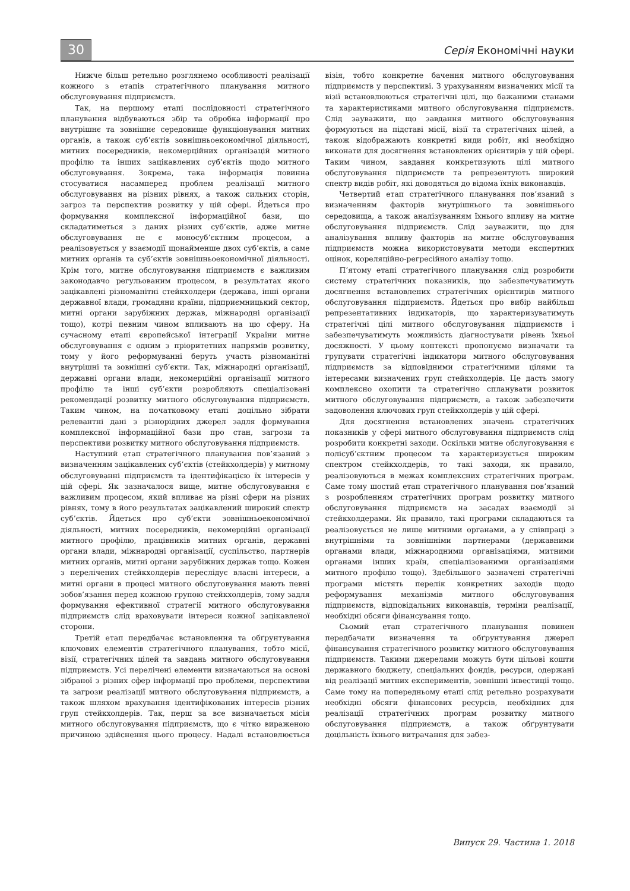30 Серія Економічні науки
Нижче більш ретельно розглянемо особливості реалізації кожного з етапів стратегічного планування митного обслуговування підприємств.
Так, на першому етапі послідовності стратегічного планування відбуваються збір та обробка інформації про внутрішнє та зовнішнє середовище функціонування митних органів, а також суб’єктів зовнішньоекономічної діяльності, митних посередників, некомерційних організацій митного профілю та інших зацікавлених суб’єктів щодо митного обслуговування. Зокрема, така інформація повинна стосуватися насамперед проблем реалізації митного обслуговування на різних рівнях, а також сильних сторін, загроз та перспектив розвитку у цій сфері. Йдеться про формування комплексної інформаційної бази, що складатиметься з даних різних суб’єктів, адже митне обслуговування не є моносуб’єктним процесом, а реалізовується у взаємодії щонайменше двох суб’єктів, а саме митних органів та суб’єктів зовнішньоекономічної діяльності. Крім того, митне обслуговування підприємств є важливим законодавчо регульованим процесом, в результатах якого зацікавлені різноманітні стейкхолдери (держава, інші органи державної влади, громадяни країни, підприємницький сектор, митні органи зарубіжних держав, міжнародні організації тощо), котрі певним чином впливають на цю сферу. На сучасному етапі європейської інтеграції України митне обслуговування є одним з пріоритетних напрямів розвитку, тому у його реформуванні беруть участь різноманітні внутрішні та зовнішні суб’єкти. Так, міжнародні організації, державні органи влади, некомерційні організації митного профілю та інші суб’єкти розробляють спеціалізовані рекомендації розвитку митного обслуговування підприємств. Таким чином, на початковому етапі доцільно зібрати релевантні дані з різнорідних джерел задля формування комплексної інформаційної бази про стан, загрози та перспективи розвитку митного обслуговування підприємств.
Наступний етап стратегічного планування пов’язаний з визначенням зацікавлених суб’єктів (стейкхолдерів) у митному обслуговуванні підприємств та ідентифікацією їх інтересів у цій сфері. Як зазначалося вище, митне обслуговування є важливим процесом, який впливає на різні сфери на різних рівнях, тому в його результатах зацікавлений широкий спектр суб’єктів. Йдеться про суб’єкти зовнішньоекономічної діяльності, митних посередників, некомерційні організації митного профілю, працівників митних органів, державні органи влади, міжнародні організації, суспільство, партнерів митних органів, митні органи зарубіжних держав тощо. Кожен з перелічених стейкхолдерів переслідує власні інтереси, а митні органи в процесі митного обслуговування мають певні зобов’язання перед кожною групою стейкхолдерів, тому задля формування ефективної стратегії митного обслуговування підприємств слід враховувати інтереси кожної зацікавленої сторони.
Третій етап передбачає встановлення та обґрунтування ключових елементів стратегічного планування, тобто місії, візії, стратегічних цілей та завдань митного обслуговування підприємств. Усі перелічені елементи визначаються на основі зібраної з різних сфер інформації про проблеми, перспективи та загрози реалізації митного обслуговування підприємств, а також шляхом врахування ідентифікованих інтересів різних груп стейкхолдерів. Так, перш за все визначається місія митного обслуговування підприємств, що є чітко вираженою причиною здійснення цього процесу. Надалі встановлюється візія, тобто конкретне бачення митного обслуговування підприємств у перспективі. З урахуванням визначених місії та візії встановлюються стратегічні цілі, що бажаними станами та характеристиками митного обслуговування підприємств. Слід зауважити, що завдання митного обслуговування формуються на підставі місії, візії та стратегічних цілей, а також відображають конкретні види робіт, які необхідно виконати для досягнення встановлених орієнтирів у цій сфері. Таким чином, завдання конкретизують цілі митного обслуговування підприємств та репрезентують широкий спектр видів робіт, які доводяться до відома їхніх виконавців.
Четвертий етап стратегічного планування пов’язаний з визначенням факторів внутрішнього та зовнішнього середовища, а також аналізуванням їхнього впливу на митне обслуговування підприємств. Слід зауважити, що для аналізування впливу факторів на митне обслуговування підприємств можна використовувати методи експертних оцінок, кореляційно-регресійного аналізу тощо.
П’ятому етапі стратегічного планування слід розробити систему стратегічних показників, що забезпечуватимуть досягнення встановлених стратегічних орієнтирів митного обслуговування підприємств. Йдеться про вибір найбільш репрезентативних індикаторів, що характеризуватимуть стратегічні цілі митного обслуговування підприємств і забезпечуватимуть можливість діагностувати рівень їхньої досяжності. У цьому контексті пропонуємо визначати та групувати стратегічні індикатори митного обслуговування підприємств за відповідними стратегічними цілями та інтересами визначених груп стейкхолдерів. Це дасть змогу комплексно охопити та стратегічно спланувати розвиток митного обслуговування підприємств, а також забезпечити задоволення ключових груп стейкхолдерів у цій сфері.
Для досягнення встановлених значень стратегічних показників у сфері митного обслуговування підприємств слід розробити конкретні заходи. Оскільки митне обслуговування є полісуб’єктним процесом та характеризується широким спектром стейкхолдерів, то такі заходи, як правило, реалізовуються в межах комплексних стратегічних програм. Саме тому шостий етап стратегічного планування пов’язаний з розробленням стратегічних програм розвитку митного обслуговування підприємств на засадах взаємодії зі стейкхолдерами. Як правило, такі програми складаються та реалізовується не лише митними органами, а у співпраці з внутрішніми та зовнішніми партнерами (державними органами влади, міжнародними організаціями, митними органами інших країн, спеціалізованими організаціями митного профілю тощо). Здебільшого зазначені стратегічні програми містять перелік конкретних заходів щодо реформування механізмів митного обслуговування підприємств, відповідальних виконавців, терміни реалізації, необхідні обсяги фінансування тощо.
Сьомий етап стратегічного планування повинен передбачати визначення та обґрунтування джерел фінансування стратегічного розвитку митного обслуговування підприємств. Такими джерелами можуть бути цільові кошти державного бюджету, спеціальних фондів, ресурси, одержані від реалізації митних експериментів, зовнішні інвестиції тощо. Саме тому на попередньому етапі слід ретельно розрахувати необхідні обсяги фінансових ресурсів, необхідних для реалізації стратегічних програм розвитку митного обслуговування підприємств, а також обґрунтувати доцільність їхнього витрачання для забез-
Випуск 29. Частина 1. 2018